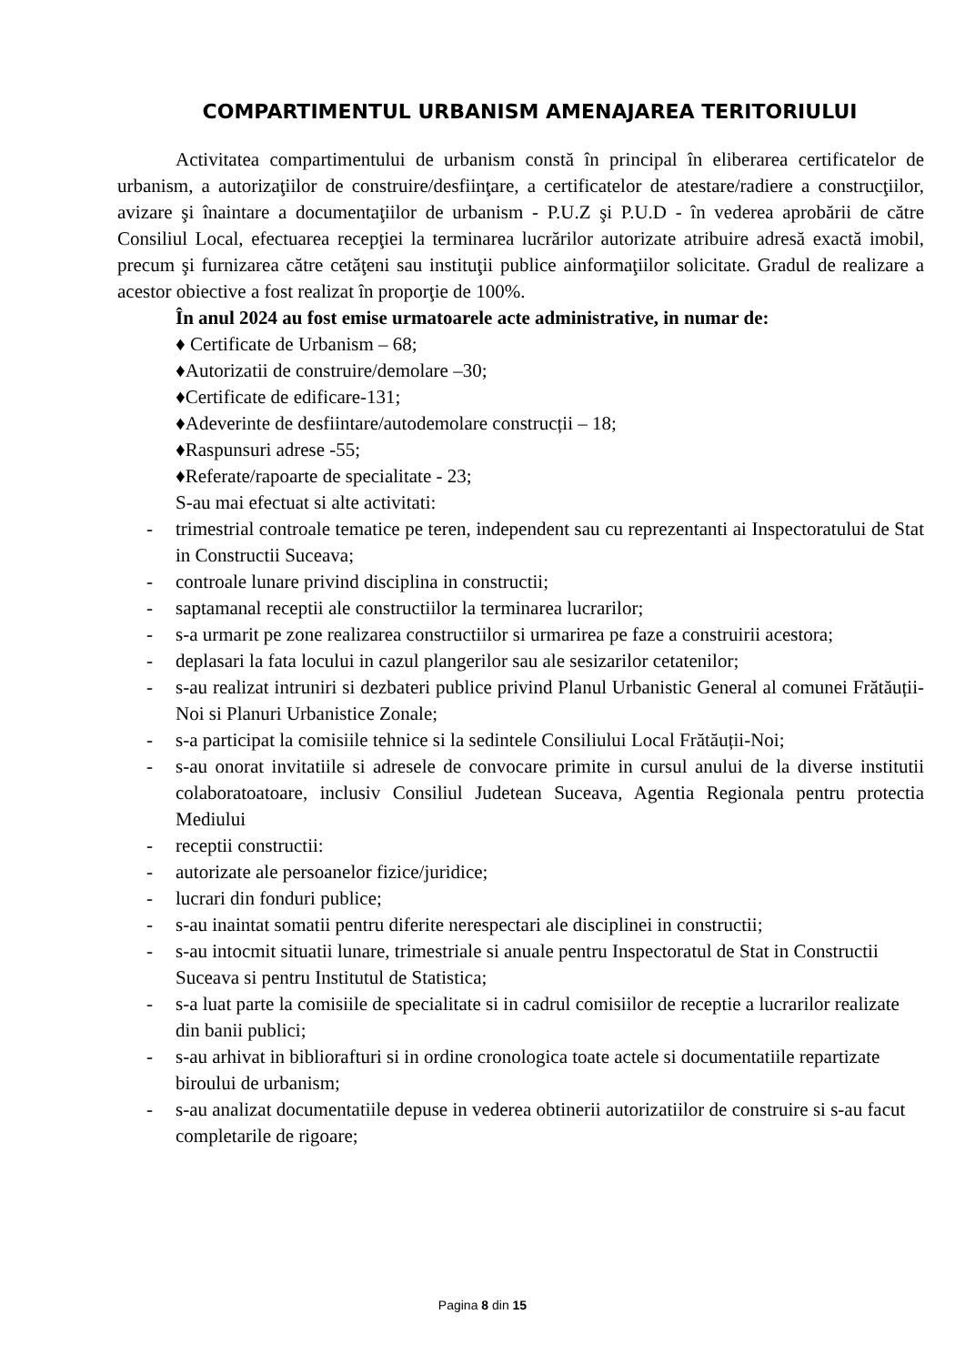COMPARTIMENTUL URBANISM AMENAJAREA TERITORIULUI
Activitatea compartimentului de urbanism constă în principal în eliberarea certificatelor de urbanism, a autorizaţiilor de construire/desfiinţare, a certificatelor de atestare/radiere a construcţiilor, avizare şi înaintare a documentaţiilor de urbanism - P.U.Z şi P.U.D - în vederea aprobării de către Consiliul Local, efectuarea recepţiei la terminarea lucrărilor autorizate atribuire adresă exactă imobil, precum şi furnizarea către cetăţeni sau instituţii publice ainformaţiilor solicitate. Gradul de realizare a acestor obiective a fost realizat în proporţie de 100%.
În anul 2024 au fost emise urmatoarele acte administrative, in numar de:
♦ Certificate de Urbanism – 68;
♦Autorizatii de construire/demolare –30;
♦Certificate de edificare-131;
♦Adeverinte de desfiintare/autodemolare construcții – 18;
♦Raspunsuri adrese -55;
♦Referate/rapoarte de specialitate - 23;
S-au mai efectuat si alte activitati:
- trimestrial controale tematice pe teren, independent sau cu reprezentanti ai Inspectoratului de Stat in Constructii Suceava;
- controale lunare privind disciplina in constructii;
- saptamanal receptii ale constructiilor la terminarea lucrarilor;
- s-a urmarit pe zone realizarea constructiilor si urmarirea pe faze a construirii acestora;
- deplasari la fata locului in cazul plangerilor sau ale sesizarilor cetatenilor;
- s-au realizat intruniri si dezbateri publice privind Planul Urbanistic General al comunei Frătăuții-Noi si Planuri Urbanistice Zonale;
- s-a participat la comisiile tehnice si la sedintele Consiliului Local Frătăuții-Noi;
- s-au onorat invitatiile si adresele de convocare primite in cursul anului de la diverse institutii colaboratoatoare, inclusiv Consiliul Judetean Suceava, Agentia Regionala pentru protectia Mediului
- receptii constructii:
- autorizate ale persoanelor fizice/juridice;
- lucrari din fonduri publice;
- s-au inaintat somatii pentru diferite nerespectari ale disciplinei in constructii;
- s-au intocmit situatii lunare, trimestriale si anuale pentru Inspectoratul de Stat in Constructii Suceava si pentru Institutul de Statistica;
- s-a luat parte la comisiile de specialitate si in cadrul comisiilor de receptie a lucrarilor realizate din banii publici;
- s-au arhivat in bibliorafturi si in ordine cronologica toate actele si documentatiile repartizate biroului de urbanism;
- s-au analizat documentatiile depuse in vederea obtinerii autorizatiilor de construire si s-au facut completarile de rigoare;
Pagina 8 din 15